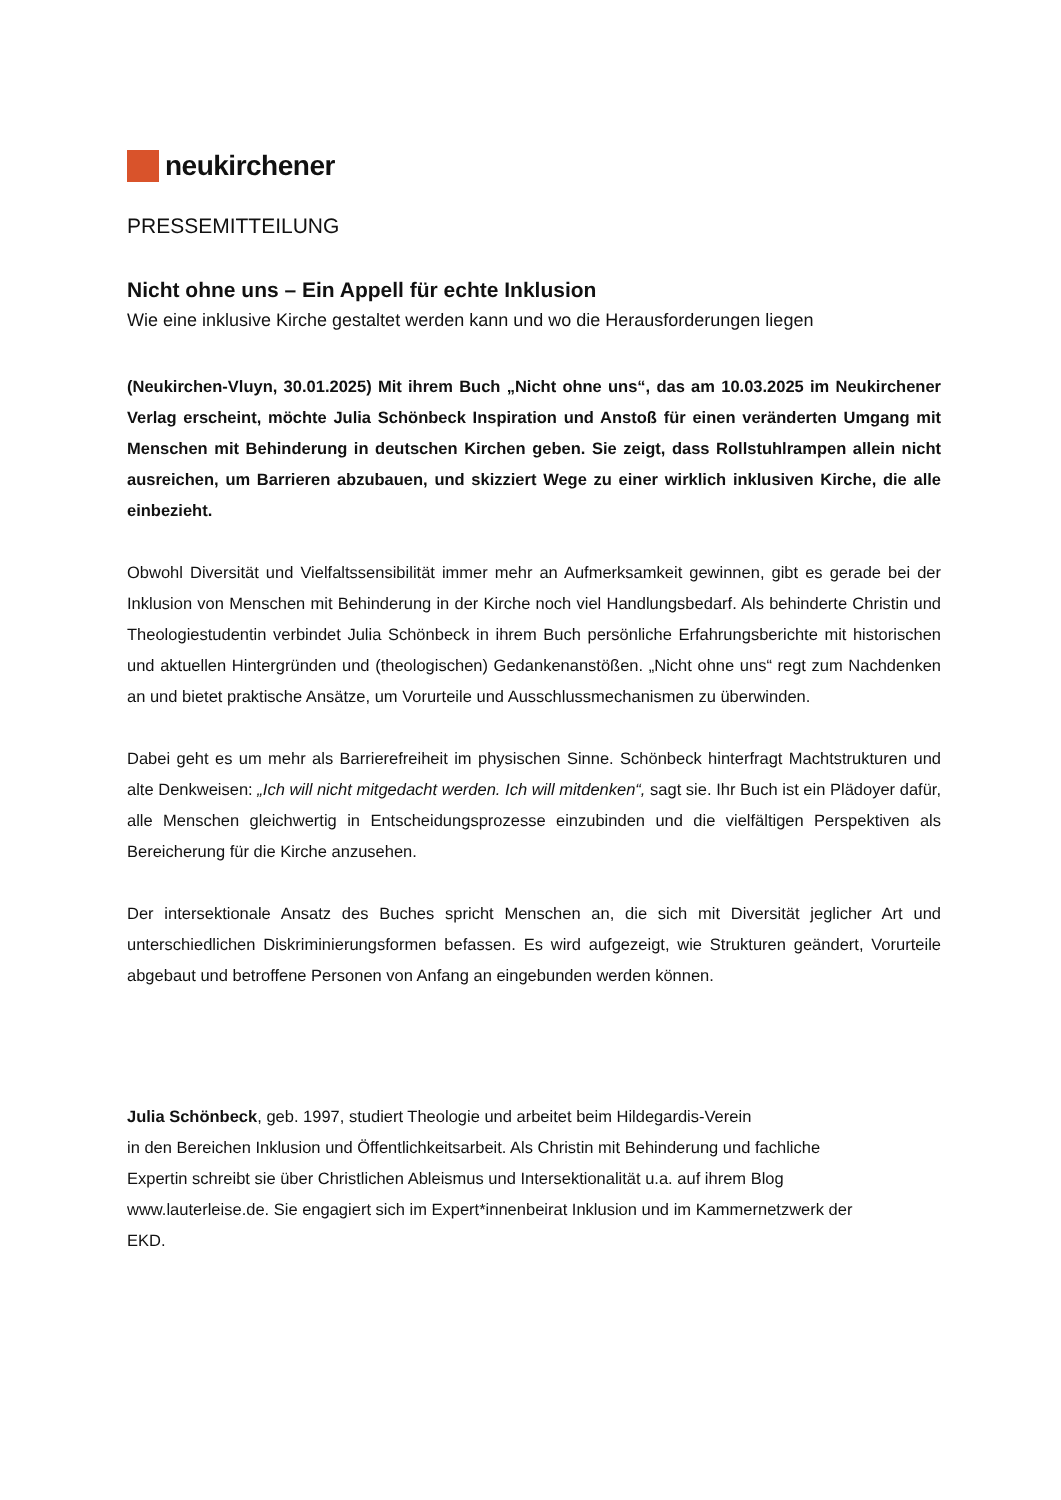neukirchener
PRESSEMITTEILUNG
Nicht ohne uns – Ein Appell für echte Inklusion
Wie eine inklusive Kirche gestaltet werden kann und wo die Herausforderungen liegen
(Neukirchen-Vluyn, 30.01.2025) Mit ihrem Buch „Nicht ohne uns“, das am 10.03.2025 im Neukirchener Verlag erscheint, möchte Julia Schönbeck Inspiration und Anstoß für einen veränderten Umgang mit Menschen mit Behinderung in deutschen Kirchen geben. Sie zeigt, dass Rollstuhlrampen allein nicht ausreichen, um Barrieren abzubauen, und skizziert Wege zu einer wirklich inklusiven Kirche, die alle einbezieht.
Obwohl Diversität und Vielfaltssensibilität immer mehr an Aufmerksamkeit gewinnen, gibt es gerade bei der Inklusion von Menschen mit Behinderung in der Kirche noch viel Handlungsbedarf. Als behinderte Christin und Theologiestudentin verbindet Julia Schönbeck in ihrem Buch persönliche Erfahrungsberichte mit historischen und aktuellen Hintergründen und (theologischen) Gedankenanstößen. „Nicht ohne uns“ regt zum Nachdenken an und bietet praktische Ansätze, um Vorurteile und Ausschlussmechanismen zu überwinden.
Dabei geht es um mehr als Barrierefreiheit im physischen Sinne. Schönbeck hinterfragt Machtstrukturen und alte Denkweisen: „Ich will nicht mitgedacht werden. Ich will mitdenken“, sagt sie. Ihr Buch ist ein Plädoyer dafür, alle Menschen gleichwertig in Entscheidungsprozesse einzubinden und die vielfältigen Perspektiven als Bereicherung für die Kirche anzusehen.
Der intersektionale Ansatz des Buches spricht Menschen an, die sich mit Diversität jeglicher Art und unterschiedlichen Diskriminierungsformen befassen. Es wird aufgezeigt, wie Strukturen geändert, Vorurteile abgebaut und betroffene Personen von Anfang an eingebunden werden können.
Julia Schönbeck, geb. 1997, studiert Theologie und arbeitet beim Hildegardis-Verein
in den Bereichen Inklusion und Öffentlichkeitsarbeit. Als Christin mit Behinderung und fachliche
Expertin schreibt sie über Christlichen Ableismus und Intersektionalität u.a. auf ihrem Blog
www.lauterleise.de. Sie engagiert sich im Expert*innenbeirat Inklusion und im Kammernetzwerk der
EKD.